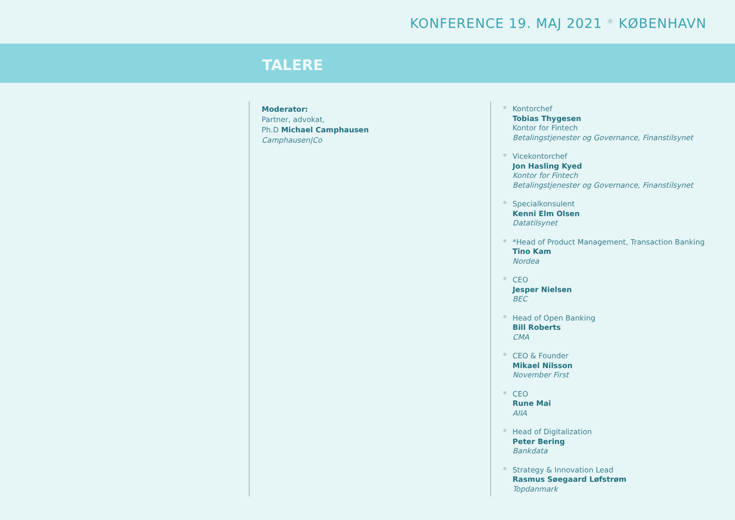KONFERENCE 19. MAJ 2021 * KØBENHAVN
TALERE
Moderator:
Partner, advokat,
Ph.D Michael Camphausen
Camphausen|Co
* Kontorchef
Tobias Thygesen
Kontor for Fintech
Betalingstjenester og Governance, Finanstilsynet
* Vicekontorchef
Jon Hasling Kyed
Kontor for Fintech
Betalingstjenester og Governance, Finanstilsynet
* Specialkonsulent
Kenni Elm Olsen
Datatilsynet
* *Head of Product Management, Transaction Banking
Tino Kam
Nordea
* CEO
Jesper Nielsen
BEC
* Head of Open Banking
Bill Roberts
CMA
* CEO & Founder
Mikael Nilsson
November First
* CEO
Rune Mai
AIIA
* Head of Digitalization
Peter Bering
Bankdata
* Strategy & Innovation Lead
Rasmus Søegaard Løfstrøm
Topdanmark